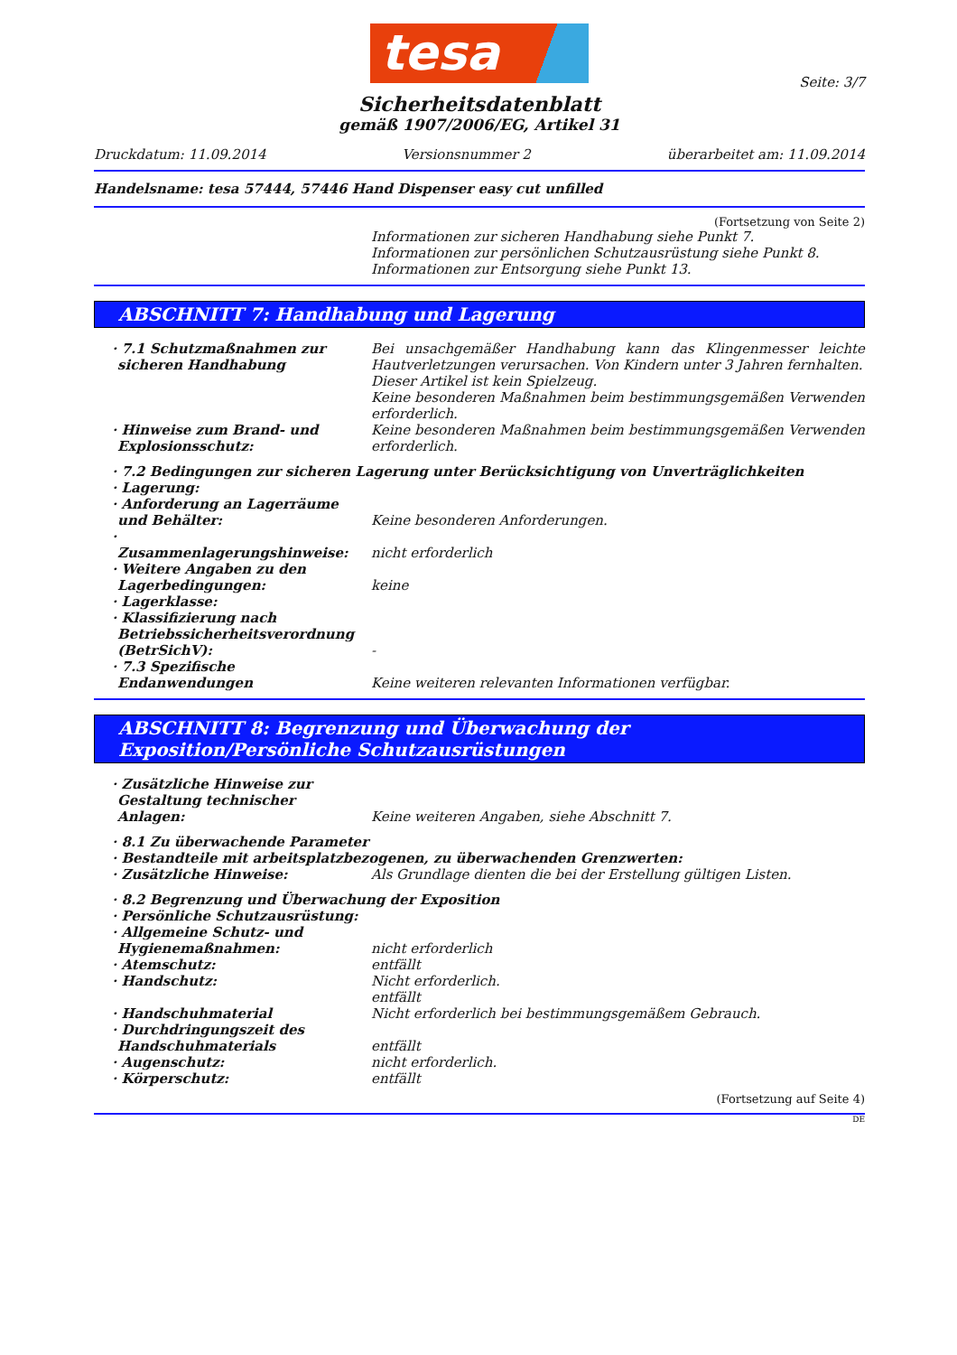tesa
Seite: 3/7
Sicherheitsdatenblatt
gemäß 1907/2006/EG, Artikel 31
Druckdatum: 11.09.2014 Versionsnummer 2 überarbeitet am: 11.09.2014
Handelsname: tesa 57444, 57446 Hand Dispenser easy cut unfilled
(Fortsetzung von Seite 2)
Informationen zur sicheren Handhabung siehe Punkt 7.
Informationen zur persönlichen Schutzausrüstung siehe Punkt 8.
Informationen zur Entsorgung siehe Punkt 13.
ABSCHNITT 7: Handhabung und Lagerung
· 7.1 Schutzmaßnahmen zur sicheren Handhabung
Bei unsachgemäßer Handhabung kann das Klingenmesser leichte Hautverletzungen verursachen. Von Kindern unter 3 Jahren fernhalten.
Dieser Artikel ist kein Spielzeug.
Keine besonderen Maßnahmen beim bestimmungsgemäßen Verwenden erforderlich.
· Hinweise zum Brand- und Explosionsschutz:
Keine besonderen Maßnahmen beim bestimmungsgemäßen Verwenden erforderlich.
· 7.2 Bedingungen zur sicheren Lagerung unter Berücksichtigung von Unverträglichkeiten
· Lagerung:
· Anforderung an Lagerräume und Behälter:
Keine besonderen Anforderungen.
· Zusammenlagerungshinweise: nicht erforderlich
· Weitere Angaben zu den Lagerbedingungen:
keine
· Lagerklasse:
· Klassifizierung nach Betriebssicherheitsverordnung (BetrSichV):
-
· 7.3 Spezifische Endanwendungen
Keine weiteren relevanten Informationen verfügbar.
ABSCHNITT 8: Begrenzung und Überwachung der Exposition/Persönliche Schutzausrüstungen
· Zusätzliche Hinweise zur Gestaltung technischer Anlagen:
Keine weiteren Angaben, siehe Abschnitt 7.
· 8.1 Zu überwachende Parameter
· Bestandteile mit arbeitsplatzbezogenen, zu überwachenden Grenzwerten:
· Zusätzliche Hinweise: Als Grundlage dienten die bei der Erstellung gültigen Listen.
· 8.2 Begrenzung und Überwachung der Exposition
· Persönliche Schutzausrüstung:
· Allgemeine Schutz- und Hygienemaßnahmen:
nicht erforderlich
· Atemschutz: entfällt
· Handschutz: Nicht erforderlich.
entfällt
· Handschuhmaterial Nicht erforderlich bei bestimmungsgemäßem Gebrauch.
· Durchdringungszeit des Handschuhmaterials
entfällt
· Augenschutz: nicht erforderlich.
· Körperschutz: entfällt
(Fortsetzung auf Seite 4)
DE